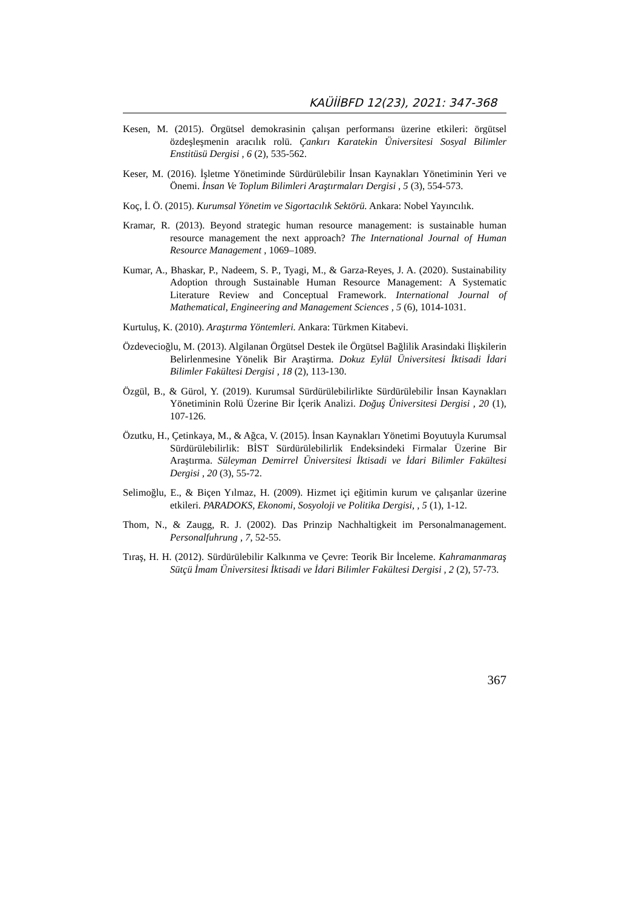KAÜİİBFD 12(23), 2021: 347-368
Kesen, M. (2015). Örgütsel demokrasinin çalışan performansı üzerine etkileri: örgütsel özdeşleşmenin aracılık rolü. Çankırı Karatekin Üniversitesi Sosyal Bilimler Enstitüsü Dergisi , 6 (2), 535-562.
Keser, M. (2016). İşletme Yönetiminde Sürdürülebilir İnsan Kaynakları Yönetiminin Yeri ve Önemi. İnsan Ve Toplum Bilimleri Araştırmaları Dergisi , 5 (3), 554-573.
Koç, İ. Ö. (2015). Kurumsal Yönetim ve Sigortacılık Sektörü. Ankara: Nobel Yayıncılık.
Kramar, R. (2013). Beyond strategic human resource management: is sustainable human resource management the next approach? The International Journal of Human Resource Management , 1069–1089.
Kumar, A., Bhaskar, P., Nadeem, S. P., Tyagi, M., & Garza-Reyes, J. A. (2020). Sustainability Adoption through Sustainable Human Resource Management: A Systematic Literature Review and Conceptual Framework. International Journal of Mathematical, Engineering and Management Sciences , 5 (6), 1014-1031.
Kurtuluş, K. (2010). Araştırma Yöntemleri. Ankara: Türkmen Kitabevi.
Özdevecioğlu, M. (2013). Algilanan Örgütsel Destek ile Örgütsel Bağlilik Arasindaki İlişkilerin Belirlenmesine Yönelik Bir Araştirma. Dokuz Eylül Üniversitesi İktisadi İdari Bilimler Fakültesi Dergisi , 18 (2), 113-130.
Özgül, B., & Gürol, Y. (2019). Kurumsal Sürdürülebilirlikte Sürdürülebilir İnsan Kaynakları Yönetiminin Rolü Üzerine Bir İçerik Analizi. Doğuş Üniversitesi Dergisi , 20 (1), 107-126.
Özutku, H., Çetinkaya, M., & Ağca, V. (2015). İnsan Kaynakları Yönetimi Boyutuyla Kurumsal Sürdürülebilirlik: BİST Sürdürülebilirlik Endeksindeki Firmalar Üzerine Bir Araştırma. Süleyman Demirrel Üniversitesi İktisadi ve İdari Bilimler Fakültesi Dergisi , 20 (3), 55-72.
Selimoğlu, E., & Biçen Yılmaz, H. (2009). Hizmet içi eğitimin kurum ve çalışanlar üzerine etkileri. PARADOKS, Ekonomi, Sosyoloji ve Politika Dergisi, , 5 (1), 1-12.
Thom, N., & Zaugg, R. J. (2002). Das Prinzip Nachhaltigkeit im Personalmanagement. Personalfuhrung , 7, 52-55.
Tıraş, H. H. (2012). Sürdürülebilir Kalkınma ve Çevre: Teorik Bir İnceleme. Kahramanmaraş Sütçü İmam Üniversitesi İktisadi ve İdari Bilimler Fakültesi Dergisi , 2 (2), 57-73.
367